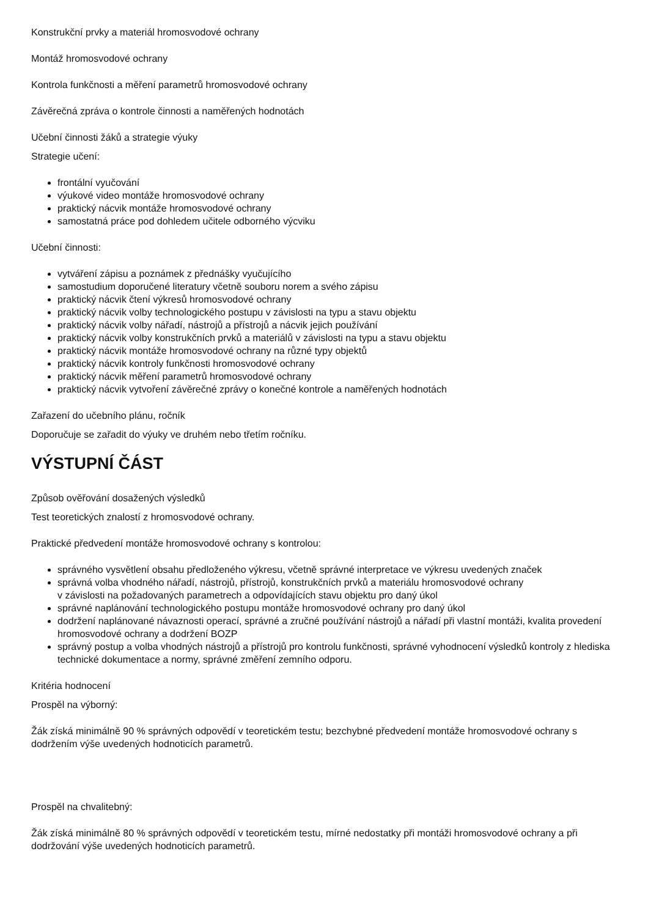Konstrukční prvky a materiál hromosvodové ochrany
Montáž hromosvodové ochrany
Kontrola funkčnosti a měření parametrů hromosvodové ochrany
Závěrečná zpráva o kontrole činnosti a naměřených hodnotách
Učební činnosti žáků a strategie výuky
Strategie učení:
frontální vyučování
výukové video montáže hromosvodové ochrany
praktický nácvik montáže hromosvodové ochrany
samostatná práce pod dohledem učitele odborného výcviku
Učební činnosti:
vytváření zápisu a poznámek z přednášky vyučujícího
samostudium doporučené literatury včetně souboru norem a svého zápisu
praktický nácvik čtení výkresů hromosvodové ochrany
praktický nácvik volby technologického postupu v závislosti na typu a stavu objektu
praktický nácvik volby nářadí, nástrojů a přístrojů a nácvik jejich používání
praktický nácvik volby konstrukčních prvků a materiálů v závislosti na typu a stavu objektu
praktický nácvik montáže hromosvodové ochrany na různé typy objektů
praktický nácvik kontroly funkčnosti hromosvodové ochrany
praktický nácvik měření parametrů hromosvodové ochrany
praktický nácvik vytvoření závěrečné zprávy o konečné kontrole a naměřených hodnotách
Zařazení do učebního plánu, ročník
Doporučuje se zařadit do výuky ve druhém nebo třetím ročníku.
VÝSTUPNÍ ČÁST
Způsob ověřování dosažených výsledků
Test teoretických znalostí z hromosvodové ochrany.
Praktické předvedení montáže hromosvodové ochrany s kontrolou:
správného vysvětlení obsahu předloženého výkresu, včetně správné interpretace ve výkresu uvedených značek
správná volba vhodného nářadí, nástrojů, přístrojů, konstrukčních prvků a materiálu hromosvodové ochrany
v závislosti na požadovaných parametrech a odpovídajících stavu objektu pro daný úkol
správné naplánování technologického postupu montáže hromosvodové ochrany pro daný úkol
dodržení naplánované návaznosti operací, správné a zručné používání nástrojů a nářadí při vlastní montáži, kvalita provedení hromosvodové ochrany a dodržení BOZP
správný postup a volba vhodných nástrojů a přístrojů pro kontrolu funkčnosti, správné vyhodnocení výsledků kontroly z hlediska technické dokumentace a normy, správné změření zemního odporu.
Kritéria hodnocení
Prospěl na výborný:
Žák získá minimálně 90 % správných odpovědí v teoretickém testu; bezchybné předvedení montáže hromosvodové ochrany s dodržením výše uvedených hodnoticích parametrů.
Prospěl na chvalitebný:
Žák získá minimálně 80 % správných odpovědí v teoretickém testu, mírné nedostatky při montáži hromosvodové ochrany a při dodržování výše uvedených hodnoticích parametrů.